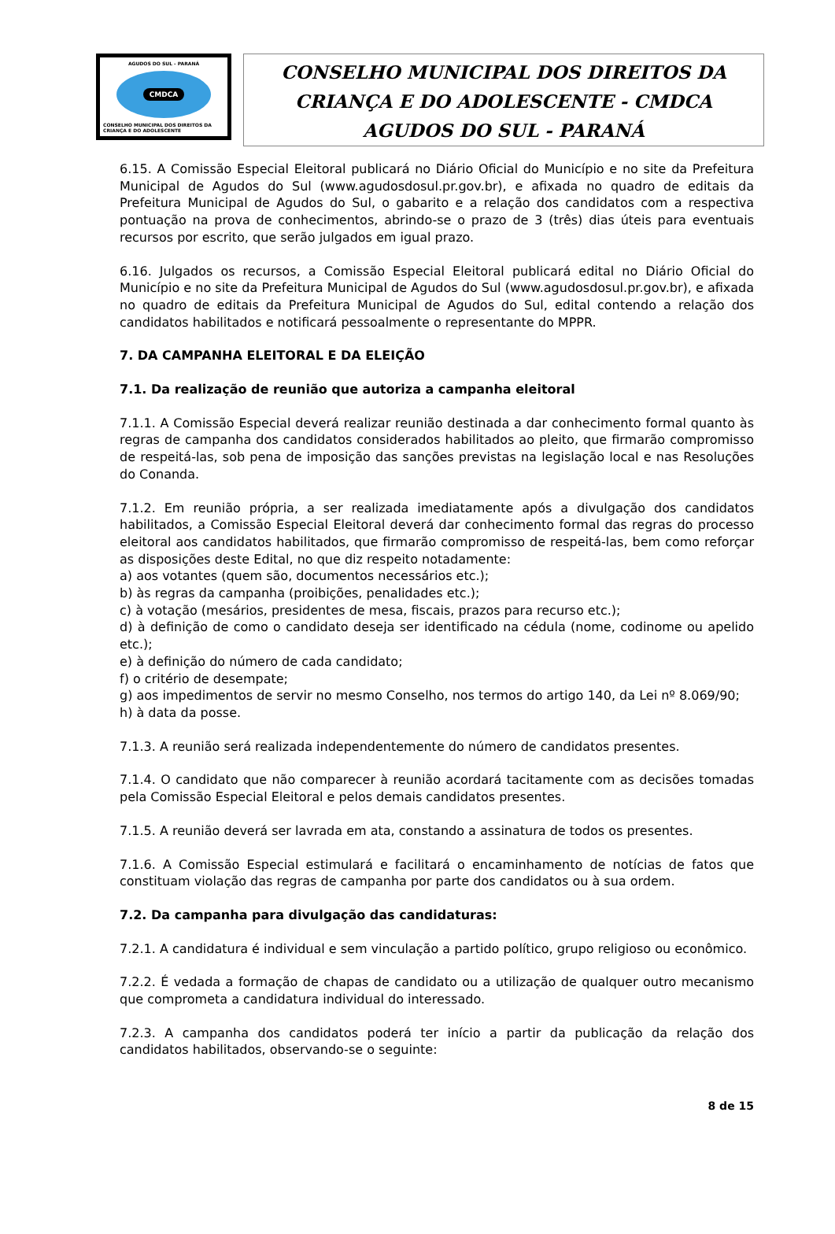AGUDOS DO SUL - PARANÁ
CMDCA
CONSELHO MUNICIPAL DOS DIREITOS DA CRIANÇA E DO ADOLESCENTE
CONSELHO MUNICIPAL DOS DIREITOS DA
CRIANÇA E DO ADOLESCENTE - CMDCA
AGUDOS DO SUL - PARANÁ
6.15. A Comissão Especial Eleitoral publicará no Diário Oficial do Município e no site da Prefeitura Municipal de Agudos do Sul (www.agudosdosul.pr.gov.br), e afixada no quadro de editais da Prefeitura Municipal de Agudos do Sul, o gabarito e a relação dos candidatos com a respectiva pontuação na prova de conhecimentos, abrindo-se o prazo de 3 (três) dias úteis para eventuais recursos por escrito, que serão julgados em igual prazo.
6.16. Julgados os recursos, a Comissão Especial Eleitoral publicará edital no Diário Oficial do Município e no site da Prefeitura Municipal de Agudos do Sul (www.agudosdosul.pr.gov.br), e afixada no quadro de editais da Prefeitura Municipal de Agudos do Sul, edital contendo a relação dos candidatos habilitados e notificará pessoalmente o representante do MPPR.
7. DA CAMPANHA ELEITORAL E DA ELEIÇÃO
7.1. Da realização de reunião que autoriza a campanha eleitoral
7.1.1. A Comissão Especial deverá realizar reunião destinada a dar conhecimento formal quanto às regras de campanha dos candidatos considerados habilitados ao pleito, que firmarão compromisso de respeitá-las, sob pena de imposição das sanções previstas na legislação local e nas Resoluções do Conanda.
7.1.2. Em reunião própria, a ser realizada imediatamente após a divulgação dos candidatos habilitados, a Comissão Especial Eleitoral deverá dar conhecimento formal das regras do processo eleitoral aos candidatos habilitados, que firmarão compromisso de respeitá-las, bem como reforçar as disposições deste Edital, no que diz respeito notadamente:
a) aos votantes (quem são, documentos necessários etc.);
b) às regras da campanha (proibições, penalidades etc.);
c) à votação (mesários, presidentes de mesa, fiscais, prazos para recurso etc.);
d) à definição de como o candidato deseja ser identificado na cédula (nome, codinome ou apelido etc.);
e) à definição do número de cada candidato;
f) o critério de desempate;
g) aos impedimentos de servir no mesmo Conselho, nos termos do artigo 140, da Lei nº 8.069/90;
h) à data da posse.
7.1.3. A reunião será realizada independentemente do número de candidatos presentes.
7.1.4. O candidato que não comparecer à reunião acordará tacitamente com as decisões tomadas pela Comissão Especial Eleitoral e pelos demais candidatos presentes.
7.1.5. A reunião deverá ser lavrada em ata, constando a assinatura de todos os presentes.
7.1.6. A Comissão Especial estimulará e facilitará o encaminhamento de notícias de fatos que constituam violação das regras de campanha por parte dos candidatos ou à sua ordem.
7.2. Da campanha para divulgação das candidaturas:
7.2.1. A candidatura é individual e sem vinculação a partido político, grupo religioso ou econômico.
7.2.2. É vedada a formação de chapas de candidato ou a utilização de qualquer outro mecanismo que comprometa a candidatura individual do interessado.
7.2.3. A campanha dos candidatos poderá ter início a partir da publicação da relação dos candidatos habilitados, observando-se o seguinte:
8 de 15